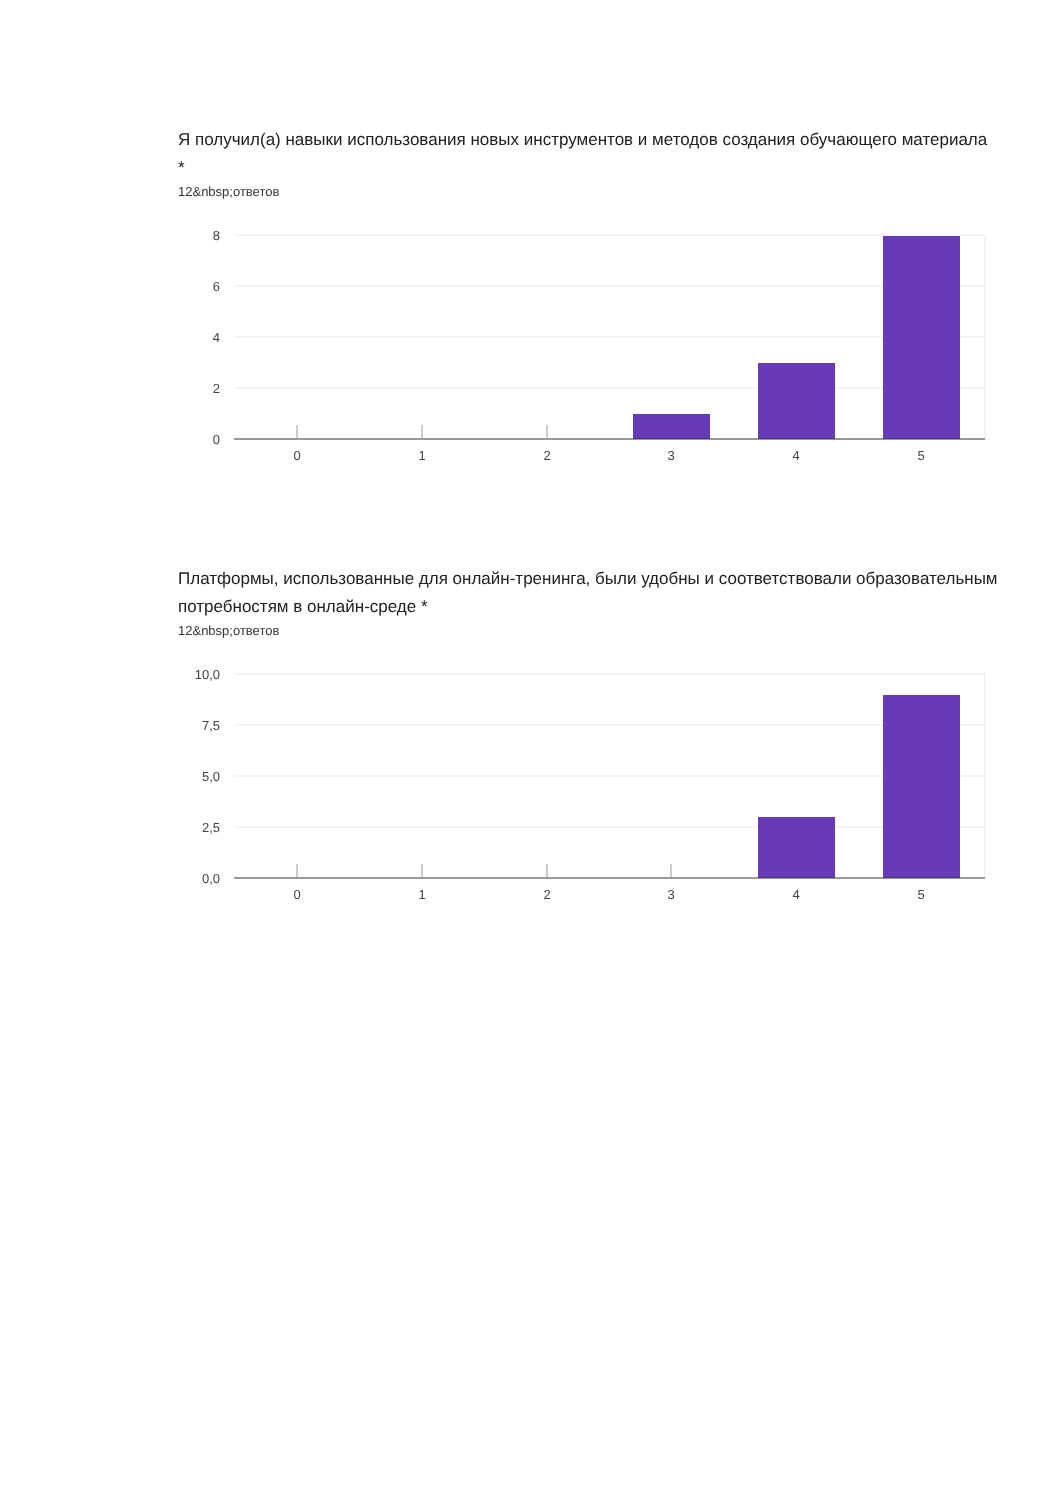Я получил(а) навыки использования новых инструментов и методов создания обучающего материала *
12&nbsp;ответов
8
6
4
2
0
0
1
2
3
4
5
Платформы, использованные для онлайн-тренинга, были удобны и соответствовали образовательным потребностям в онлайн-среде *
12&nbsp;ответов
10,0
7,5
5,0
2,5
0,0
0
1
2
3
4
5